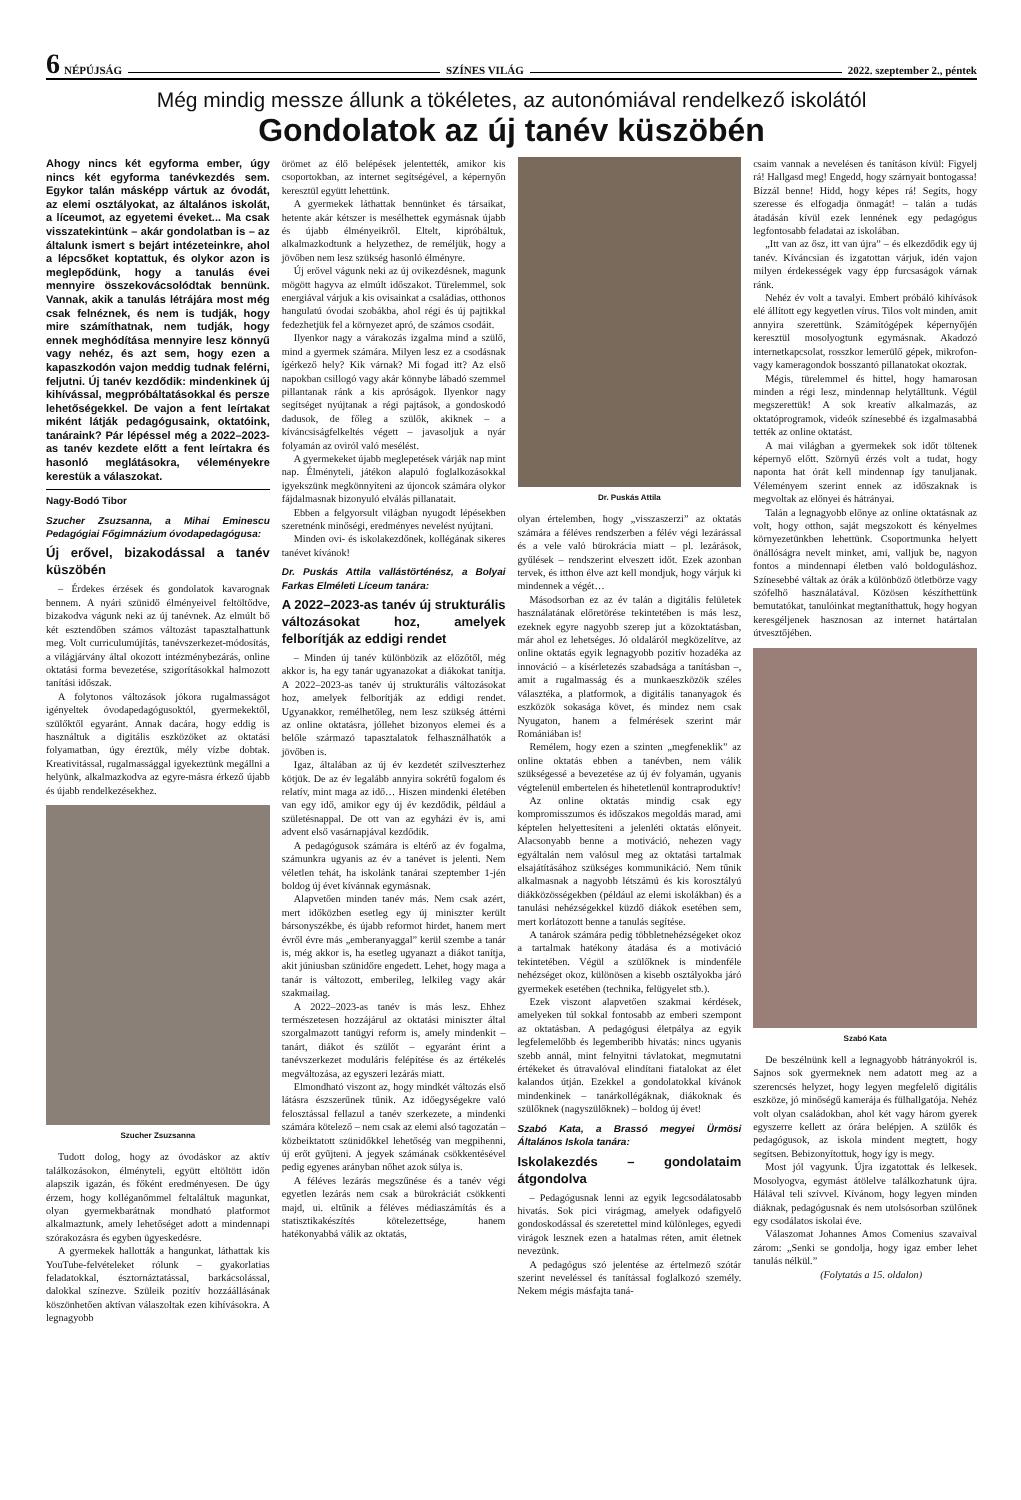6 NÉPÚJSÁG SZÍNES VILÁG 2022. szeptember 2., péntek
Még mindig messze állunk a tökéletes, az autonómiával rendelkező iskolától
Gondolatok az új tanév küszöbén
Ahogy nincs két egyforma ember, úgy nincs két egyforma tanévkezdés sem. Egykor talán másképp vártuk az óvodát, az elemi osztályokat, az általános iskolát, a líceumot, az egyetemi éveket... Ma csak visszatekintünk – akár gondolatban is – az általunk ismert s bejárt intézeteinkre, ahol a lépcsőket koptattuk, és olykor azon is meglepődünk, hogy a tanulás évei mennyire összekovácsolódtak bennünk. Vannak, akik a tanulás létrájára most még csak felnéznek, és nem is tudják, hogy mire számíthatnak, nem tudják, hogy ennek meghódítása mennyire lesz könnyű vagy nehéz, és azt sem, hogy ezen a kapaszkodón vajon meddig tudnak felérni, feljutni. Új tanév kezdődik: mindenkinek új kihívással, megpróbáltatásokkal és persze lehetőségekkel. De vajon a fent leírtakat miként látják pedagógusaink, oktatóink, tanáraink? Pár lépéssel még a 2022–2023-as tanév kezdete előtt a fent leírtakra és hasonló meglátásokra, véleményekre kerestük a válaszokat.
Nagy-Bodó Tibor
Szucher Zsuzsanna, a Mihai Eminescu Pedagógiai Főgimnázium óvodapedagógusa:
Új erővel, bizakodással a tanév küszöbén
– Érdekes érzések és gondolatok kavarognak bennem. A nyári szünidő élményeivel feltöltődve, bizakodva vágunk neki az új tanévnek. Az elmúlt bő két esztendőben számos változást tapasztalhattunk meg. Volt curriculumújítás, tanévszerkezet-módosítás, a világjárvány által okozott intézménybezárás, online oktatási forma bevezetése, szigorításokkal halmozott tanítási időszak.
A folytonos változások jókora rugalmasságot igényeltek óvodapedagógusoktól, gyermekektől, szülőktől egyaránt. Annak dacára, hogy eddig is használtuk a digitális eszközöket az oktatási folyamatban, úgy éreztük, mély vízbe dobtak. Kreativitással, rugalmassággal igyekeztünk megállni a helyünk, alkalmazkodva az egyre-másra érkező újabb és újabb rendelkezésekhez.
Szucher Zsuzsanna
Tudott dolog, hogy az óvodáskor az aktív találkozásokon, élményteli, együtt eltöltött időn alapszik igazán, és főként eredményesen. De úgy érzem, hogy kolléganőmmel feltaláltuk magunkat, olyan gyermekbarátnak mondható platformot alkalmaztunk, amely lehetőséget adott a mindennapi szórakozásra és egyben ügyeskedésre.
A gyermekek hallották a hangunkat, láthattak kis YouTube-felvételeket rólunk – gyakorlatias feladatokkal, észtornáztatással, barkácsolással, dalokkal színezve. Szüleik pozitív hozzáállásának köszönhetően aktívan válaszoltak ezen kihívásokra. A legnagyobb
örömet az élő belépések jelentették, amikor kis csoportokban, az internet segítségével, a képernyőn keresztül együtt lehettünk.
A gyermekek láthattak bennünket és társaikat, hetente akár kétszer is mesélhettek egymásnak újabb és újabb élményeikről. Eltelt, kipróbáltuk, alkalmazkodtunk a helyzethez, de reméljük, hogy a jövőben nem lesz szükség hasonló élményre.
Új erővel vágunk neki az új ovikezdésnek, magunk mögött hagyva az elmúlt időszakot. Türelemmel, sok energiával várjuk a kis ovisainkat a családias, otthonos hangulatú óvodai szobákba, ahol régi és új pajtikkal fedezhetjük fel a környezet apró, de számos csodáit.
Ilyenkor nagy a várakozás izgalma mind a szülő, mind a gyermek számára. Milyen lesz ez a csodásnak ígérkező hely? Kik várnak? Mi fogad itt? Az első napokban csillogó vagy akár könnybe lábadó szemmel pillantanak ránk a kis apróságok. Ilyenkor nagy segítséget nyújtanak a régi pajtások, a gondoskodó dadusok, de főleg a szülők, akiknek – a kíváncsiságfelkeltés végett – javasoljuk a nyár folyamán az oviról való mesélést.
A gyermekeket újabb meglepetések várják nap mint nap. Élményteli, játékon alapuló foglalkozásokkal igyekszünk megkönnyíteni az újoncok számára olykor fájdalmasnak bizonyuló elválás pillanatait.
Ebben a felgyorsult világban nyugodt lépésekben szeretnénk minőségi, eredményes nevelést nyújtani.
Minden ovi- és iskolakezdőnek, kollégának sikeres tanévet kívánok!
Dr. Puskás Attila vallástörténész, a Bolyai Farkas Elméleti Líceum tanára:
A 2022–2023-as tanév új strukturális változásokat hoz, amelyek felborítják az eddigi rendet
– Minden új tanév különbözik az előzőtől, még akkor is, ha egy tanár ugyanazokat a diákokat tanítja. A 2022–2023-as tanév új strukturális változásokat hoz, amelyek felborítják az eddigi rendet. Ugyanakkor, remélhetőleg, nem lesz szükség áttérni az online oktatásra, jóllehet bizonyos elemei és a belőle származó tapasztalatok felhasználhatók a jövőben is.
Igaz, általában az új év kezdetét szilveszterhez kötjük. De az év legalább annyira sokrétű fogalom és relatív, mint maga az idő… Hiszen mindenki életében van egy idő, amikor egy új év kezdődik, például a születésnappal. De ott van az egyházi év is, ami advent első vasárnapjával kezdődik.
A pedagógusok számára is eltérő az év fogalma, számunkra ugyanis az év a tanévet is jelenti. Nem véletlen tehát, ha iskolánk tanárai szeptember 1-jén boldog új évet kívánnak egymásnak.
Alapvetően minden tanév más. Nem csak azért, mert időközben esetleg egy új miniszter került bársonyszékbe, és újabb reformot hirdet, hanem mert évről évre más „emberanyaggal” kerül szembe a tanár is, még akkor is, ha esetleg ugyanazt a diákot tanítja, akit júniusban szünidőre engedett. Lehet, hogy maga a tanár is változott, emberileg, lelkileg vagy akár szakmailag.
A 2022–2023-as tanév is más lesz. Ehhez természetesen hozzájárul az oktatási miniszter által szorgalmazott tanügyi reform is, amely mindenkit – tanárt, diákot és szülőt – egyaránt érint a tanévszerkezet moduláris felépítése és az értékelés megváltozása, az egyszeri lezárás miatt.
Elmondható viszont az, hogy mindkét változás első látásra észszerűnek tűnik. Az időegységekre való felosztással fellazul a tanév szerkezete, a mindenki számára kötelező – nem csak az elemi alsó tagozatán – közbeiktatott szünidőkkel lehetőség van megpihenni, új erőt gyűjteni. A jegyek számának csökkentésével pedig egyenes arányban nőhet azok súlya is.
A féléves lezárás megszűnése és a tanév végi egyetlen lezárás nem csak a bürokráciát csökkenti majd, ui. eltűnik a féléves médiaszámítás és a statisztikakészítés kötelezettsége, hanem hatékonyabbá válik az oktatás,
Dr. Puskás Attila
olyan értelemben, hogy „visszaszerzi” az oktatás számára a féléves rendszerben a félév végi lezárással és a vele való bürokrácia miatt – pl. lezárások, gyűlések – rendszerint elveszett időt. Ezek azonban tervek, és itthon élve azt kell mondjuk, hogy várjuk ki mindennek a végét…
Másodsorban ez az év talán a digitális felületek használatának előretörése tekintetében is más lesz, ezeknek egyre nagyobb szerep jut a közoktatásban, már ahol ez lehetséges. Jó oldaláról megközelítve, az online oktatás egyik legnagyobb pozitív hozadéka az innováció – a kísérletezés szabadsága a tanításban –, amit a rugalmasság és a munkaeszközök széles választéka, a platformok, a digitális tananyagok és eszközök sokasága követ, és mindez nem csak Nyugaton, hanem a felmérések szerint már Romániában is!
Remélem, hogy ezen a szinten „megfeneklik” az online oktatás ebben a tanévben, nem válik szükségessé a bevezetése az új év folyamán, ugyanis végtelenül embertelen és hihetetlenül kontraproduktív!
Az online oktatás mindig csak egy kompromisszumos és időszakos megoldás marad, ami képtelen helyettesíteni a jelenléti oktatás előnyeit. Alacsonyabb benne a motiváció, nehezen vagy egyáltalán nem valósul meg az oktatási tartalmak elsajátításához szükséges kommunikáció. Nem tűnik alkalmasnak a nagyobb létszámú és kis korosztályú diákközösségekben (például az elemi iskolákban) és a tanulási nehézségekkel küzdő diákok esetében sem, mert korlátozott benne a tanulás segítése.
A tanárok számára pedig többletnehézségeket okoz a tartalmak hatékony átadása és a motiváció tekintetében. Végül a szülőknek is mindenféle nehézséget okoz, különösen a kisebb osztályokba járó gyermekek esetében (technika, felügyelet stb.).
Ezek viszont alapvetően szakmai kérdések, amelyeken túl sokkal fontosabb az emberi szempont az oktatásban. A pedagógusi életpálya az egyik legfelemelőbb és legemberibb hivatás: nincs ugyanis szebb annál, mint felnyitni távlatokat, megmutatni értékeket és útravalóval elindítani fiatalokat az élet kalandos útján. Ezekkel a gondolatokkal kívánok mindenkinek – tanárkollégáknak, diákoknak és szülőknek (nagyszülőknek) – boldog új évet!
Szabó Kata, a Brassó megyei Ürmösi Általános Iskola tanára:
Iskolakezdés – gondolataim átgondolva
– Pedagógusnak lenni az egyik legcsodálatosabb hivatás. Sok pici virágmag, amelyek odafigyelő gondoskodással és szeretettel mind különleges, egyedi virágok lesznek ezen a hatalmas réten, amit életnek nevezünk.
A pedagógus szó jelentése az értelmező szótár szerint neveléssel és tanítással foglalkozó személy. Nekem mégis másfajta taná-
csaim vannak a nevelésen és tanításon kívül: Figyelj rá! Hallgasd meg! Engedd, hogy szárnyait bontogassa! Bízzál benne! Hidd, hogy képes rá! Segíts, hogy szeresse és elfogadja önmagát! – talán a tudás átadásán kívül ezek lennének egy pedagógus legfontosabb feladatai az iskolában.
„Itt van az ősz, itt van újra” – és elkezdődik egy új tanév. Kíváncsian és izgatottan várjuk, idén vajon milyen érdekességek vagy épp furcsaságok várnak ránk.
Nehéz év volt a tavalyi. Embert próbáló kihívások elé állított egy kegyetlen vírus. Tilos volt minden, amit annyira szerettünk. Számítógépek képernyőjén keresztül mosolyogtunk egymásnak. Akadozó internetkapcsolat, rosszkor lemerülő gépek, mikrofon- vagy kameragondok bosszantó pillanatokat okoztak.
Mégis, türelemmel és hittel, hogy hamarosan minden a régi lesz, mindennap helytálltunk. Végül megszerettük! A sok kreatív alkalmazás, az oktatóprogramok, videók színesebbé és izgalmasabbá tették az online oktatást.
A mai világban a gyermekek sok időt töltenek képernyő előtt. Szörnyű érzés volt a tudat, hogy naponta hat órát kell mindennap így tanuljanak. Véleményem szerint ennek az időszaknak is megvoltak az előnyei és hátrányai.
Talán a legnagyobb előnye az online oktatásnak az volt, hogy otthon, saját megszokott és kényelmes környezetünkben lehettünk. Csoportmunka helyett önállóságra nevelt minket, ami, valljuk be, nagyon fontos a mindennapi életben való boldoguláshoz. Színesebbé váltak az órák a különböző ötletbörze vagy szófelhő használatával. Közösen készíthettünk bemutatókat, tanulóinkat megtaníthattuk, hogy hogyan keresgéljenek hasznosan az internet határtalan útvesztőjében.
Szabó Kata
De beszélnünk kell a legnagyobb hátrányokról is. Sajnos sok gyermeknek nem adatott meg az a szerencsés helyzet, hogy legyen megfelelő digitális eszköze, jó minőségű kamerája és fülhallgatója. Nehéz volt olyan családokban, ahol két vagy három gyerek egyszerre kellett az órára belépjen. A szülők és pedagógusok, az iskola mindent megtett, hogy segítsen. Bebizonyítottuk, hogy így is megy.
Most jól vagyunk. Újra izgatottak és lelkesek. Mosolyogva, egymást átölelve találkozhatunk újra. Hálával teli szívvel. Kívánom, hogy legyen minden diáknak, pedagógusnak és nem utolsósorban szülőnek egy csodálatos iskolai éve.
Válaszomat Johannes Amos Comenius szavaival zárom: „Senki se gondolja, hogy igaz ember lehet tanulás nélkül.”
(Folytatás a 15. oldalon)